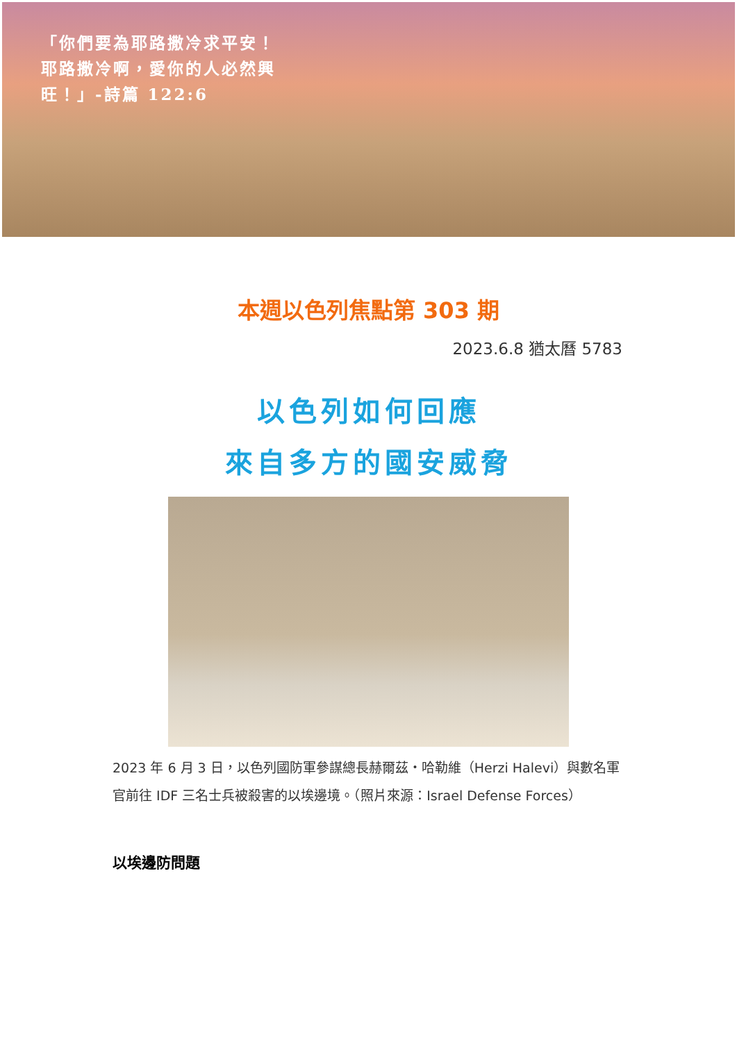「你們要為耶路撒冷求平安！耶路撒冷啊，愛你的人必然興旺！」-詩篇 122:6
本週以色列焦點第 303 期
2023.6.8 猶太曆 5783
以色列如何回應
來自多方的國安威脅
2023 年 6 月 3 日，以色列國防軍參謀總長赫爾茲・哈勒維（Herzi Halevi）與數名軍官前往 IDF 三名士兵被殺害的以埃邊境。（照片來源：Israel Defense Forces）
以埃邊防問題